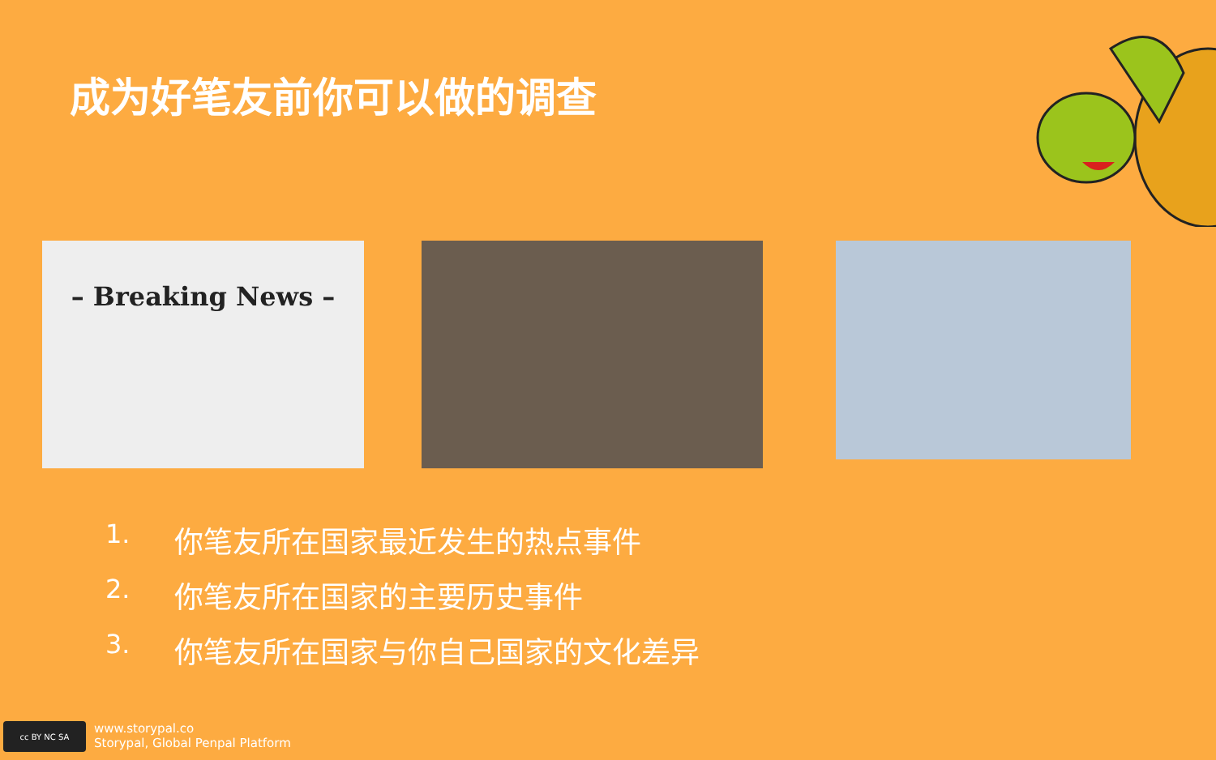成为好笔友前你可以做的调查
– Breaking News –
1. 你笔友所在国家最近发生的热点事件
2. 你笔友所在国家的主要历史事件
3. 你笔友所在国家与你自己国家的文化差异
cc BY NC SA
www.storypal.co
Storypal, Global Penpal Platform